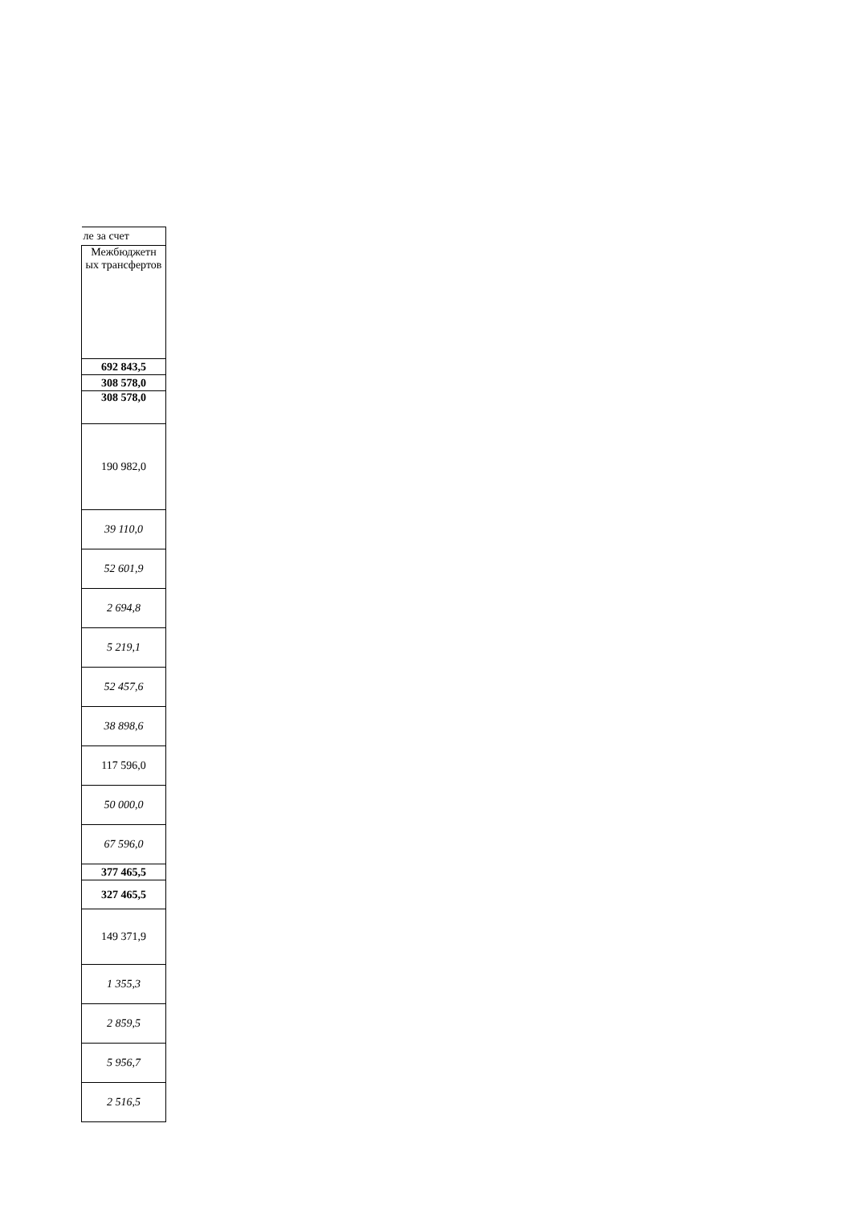| ле за счет |
| Межбюджетн ых трансфертов |
| 692 843,5 |
| 308 578,0 |
| 308 578,0 |
| 190 982,0 |
| 39 110,0 |
| 52 601,9 |
| 2 694,8 |
| 5 219,1 |
| 52 457,6 |
| 38 898,6 |
| 117 596,0 |
| 50 000,0 |
| 67 596,0 |
| 377 465,5 |
| 327 465,5 |
| 149 371,9 |
| 1 355,3 |
| 2 859,5 |
| 5 956,7 |
| 2 516,5 |